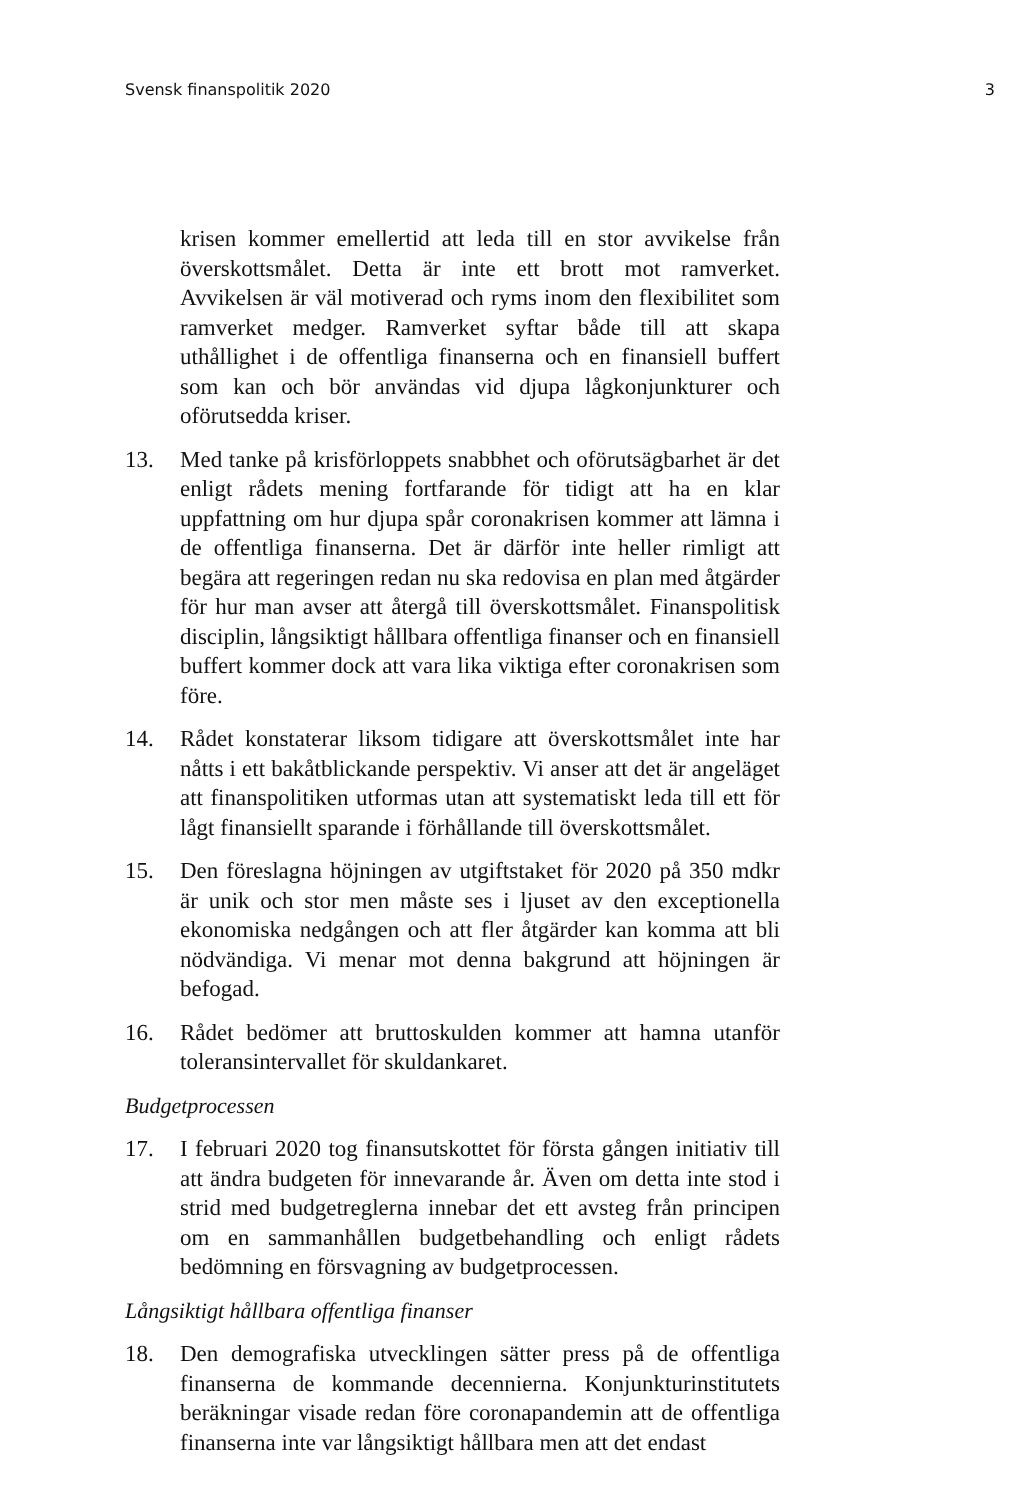Svensk finanspolitik 2020 3
krisen kommer emellertid att leda till en stor avvikelse från överskottsmålet. Detta är inte ett brott mot ramverket. Avvikelsen är väl motiverad och ryms inom den flexibilitet som ramverket medger. Ramverket syftar både till att skapa uthållighet i de offentliga finanserna och en finansiell buffert som kan och bör användas vid djupa lågkonjunkturer och oförutsedda kriser.
13. Med tanke på krisförloppets snabbhet och oförutsägbarhet är det enligt rådets mening fortfarande för tidigt att ha en klar uppfattning om hur djupa spår coronakrisen kommer att lämna i de offentliga finanserna. Det är därför inte heller rimligt att begära att regeringen redan nu ska redovisa en plan med åtgärder för hur man avser att återgå till överskottsmålet. Finanspolitisk disciplin, långsiktigt hållbara offentliga finanser och en finansiell buffert kommer dock att vara lika viktiga efter coronakrisen som före.
14. Rådet konstaterar liksom tidigare att överskottsmålet inte har nåtts i ett bakåtblickande perspektiv. Vi anser att det är angeläget att finanspolitiken utformas utan att systematiskt leda till ett för lågt finansiellt sparande i förhållande till överskottsmålet.
15. Den föreslagna höjningen av utgiftstaket för 2020 på 350 mdkr är unik och stor men måste ses i ljuset av den exceptionella ekonomiska nedgången och att fler åtgärder kan komma att bli nödvändiga. Vi menar mot denna bakgrund att höjningen är befogad.
16. Rådet bedömer att bruttoskulden kommer att hamna utanför toleransintervallet för skuldankaret.
Budgetprocessen
17. I februari 2020 tog finansutskottet för första gången initiativ till att ändra budgeten för innevarande år. Även om detta inte stod i strid med budgetreglerna innebar det ett avsteg från principen om en sammanhållen budgetbehandling och enligt rådets bedömning en försvagning av budgetprocessen.
Långsiktigt hållbara offentliga finanser
18. Den demografiska utvecklingen sätter press på de offentliga finanserna de kommande decennierna. Konjunkturinstitutets beräkningar visade redan före coronapandemin att de offentliga finanserna inte var långsiktigt hållbara men att det endast